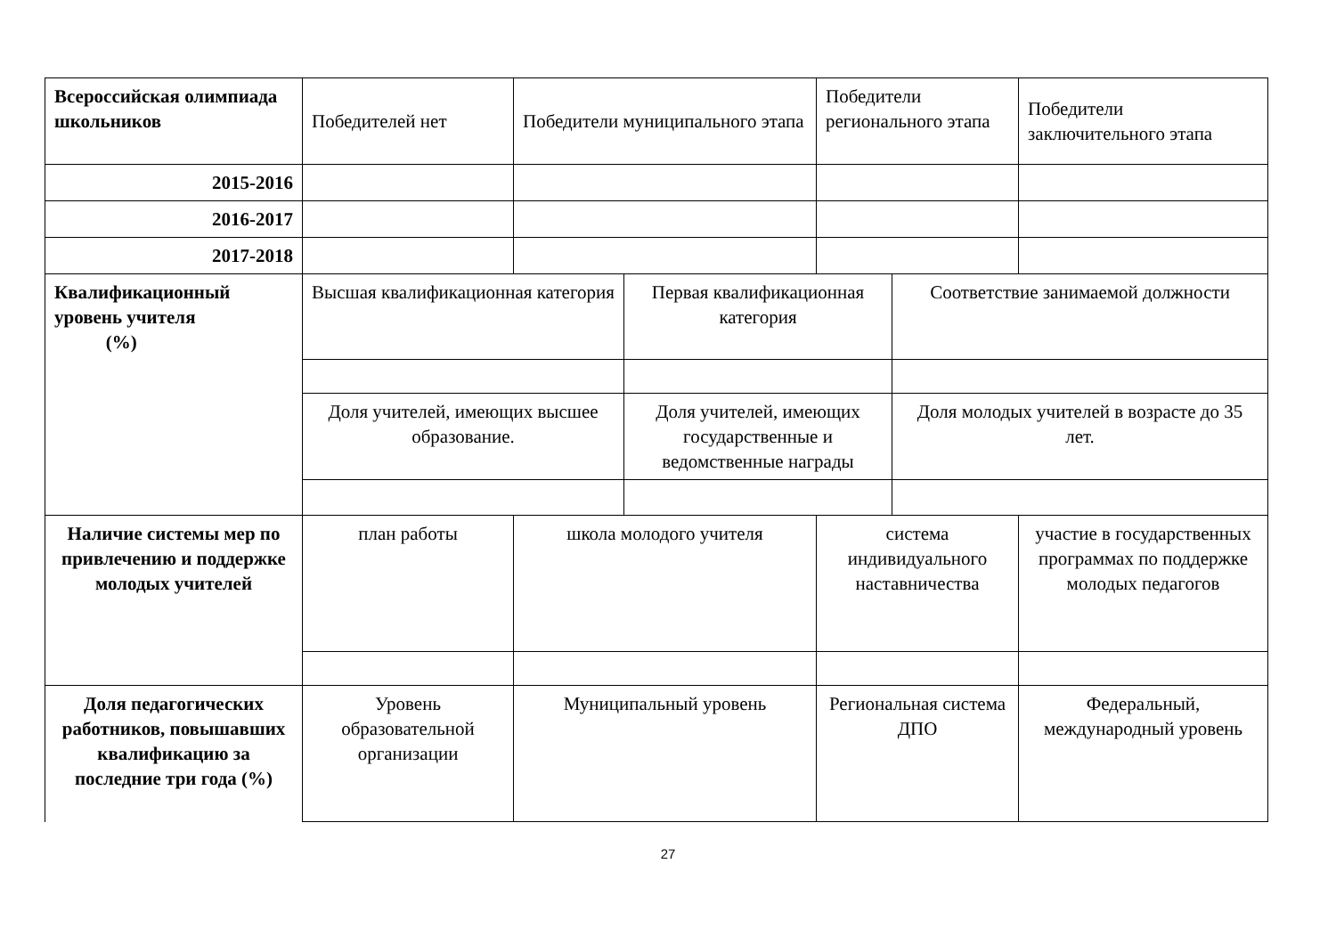| Всероссийская олимпиада школьников | Победителей нет | Победители муниципального этапа | | Победители регионального этапа | | Победители заключительного этапа |
| 2015-2016 | | | | | | |
| 2016-2017 | | | | | | |
| 2017-2018 | | | | | | |
| Квалификационный уровень учителя (%) | Высшая квалификационная категория | | Первая квалификационная категория | | Соответствие занимаемой должности | |
| | Доля учителей, имеющих высшее образование. | | Доля учителей, имеющих государственные и ведомственные награды | | Доля молодых учителей в возрасте до 35 лет. | |
| Наличие системы мер по привлечению и поддержке молодых учителей | план работы | школа молодого учителя | | система индивидуального наставничества | | участие в государственных программах по поддержке молодых педагогов |
| Доля педагогических работников, повышавших квалификацию за последние три года (%) | Уровень образовательной организации | Муниципальный уровень | | Региональная система ДПО | | Федеральный, международный уровень |
27